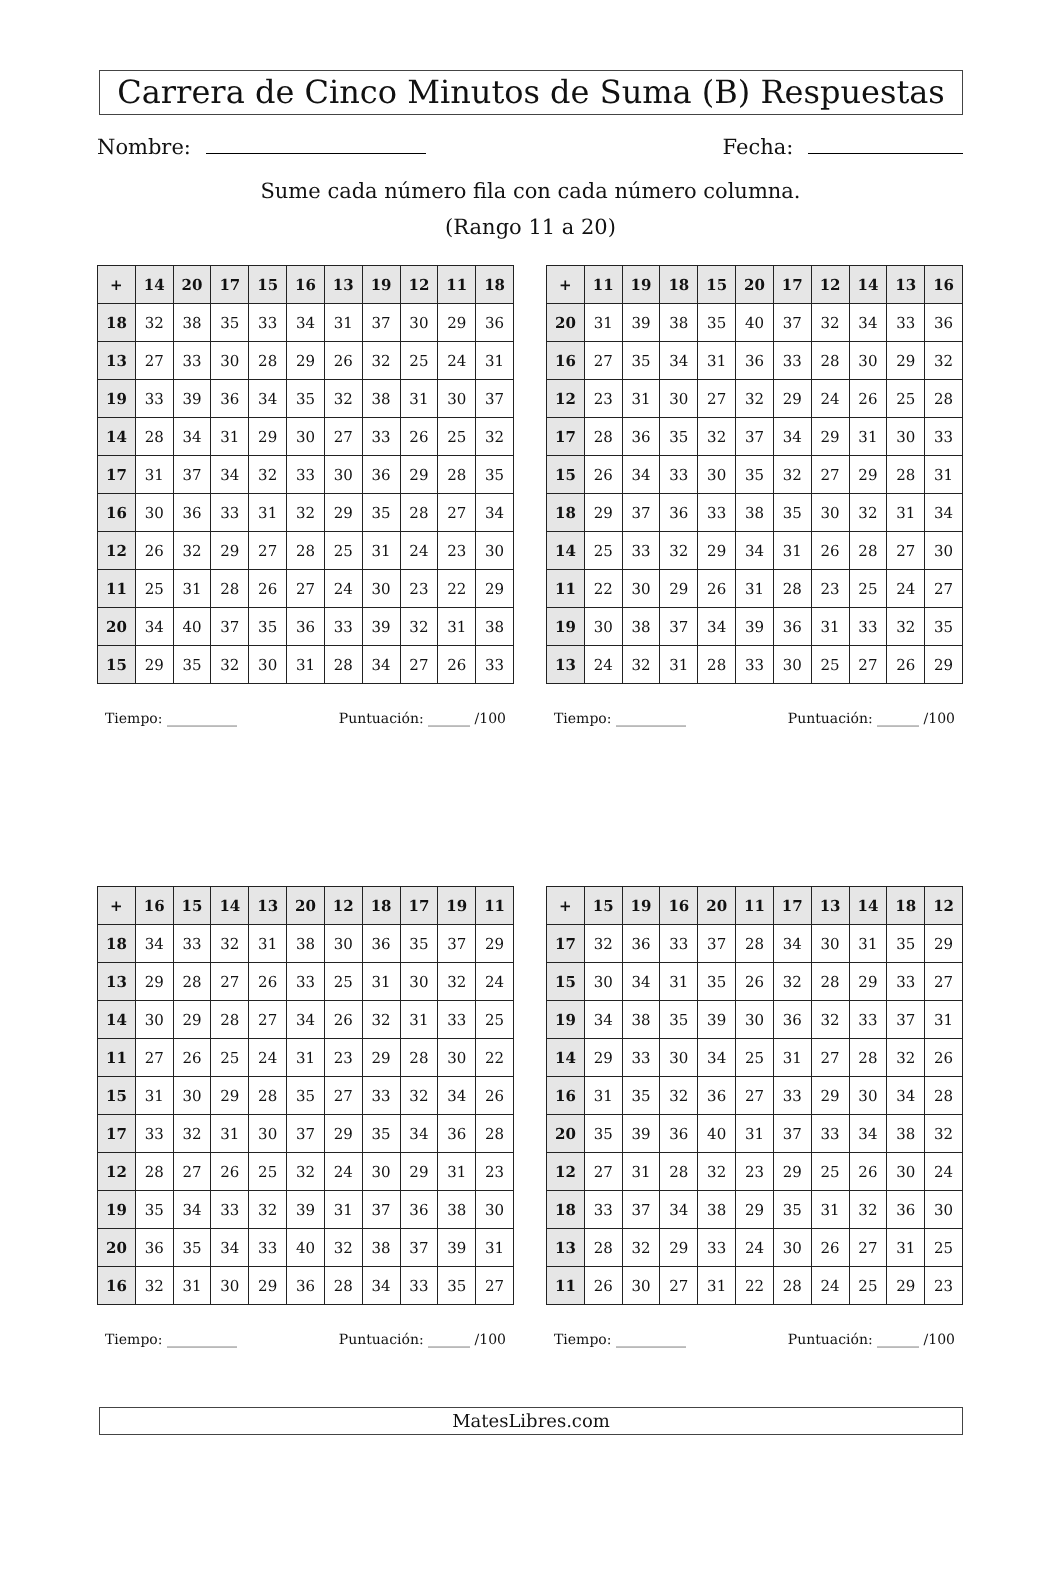Carrera de Cinco Minutos de Suma (B) Respuestas
Nombre: Fecha:
Sume cada número fila con cada número columna.
(Rango 11 a 20)
| + | 14 | 20 | 17 | 15 | 16 | 13 | 19 | 12 | 11 | 18 |
| --- | --- | --- | --- | --- | --- | --- | --- | --- | --- | --- |
| 18 | 32 | 38 | 35 | 33 | 34 | 31 | 37 | 30 | 29 | 36 |
| 13 | 27 | 33 | 30 | 28 | 29 | 26 | 32 | 25 | 24 | 31 |
| 19 | 33 | 39 | 36 | 34 | 35 | 32 | 38 | 31 | 30 | 37 |
| 14 | 28 | 34 | 31 | 29 | 30 | 27 | 33 | 26 | 25 | 32 |
| 17 | 31 | 37 | 34 | 32 | 33 | 30 | 36 | 29 | 28 | 35 |
| 16 | 30 | 36 | 33 | 31 | 32 | 29 | 35 | 28 | 27 | 34 |
| 12 | 26 | 32 | 29 | 27 | 28 | 25 | 31 | 24 | 23 | 30 |
| 11 | 25 | 31 | 28 | 26 | 27 | 24 | 30 | 23 | 22 | 29 |
| 20 | 34 | 40 | 37 | 35 | 36 | 33 | 39 | 32 | 31 | 38 |
| 15 | 29 | 35 | 32 | 30 | 31 | 28 | 34 | 27 | 26 | 33 |
Tiempo: __________ Puntuación: ______ /100
| + | 11 | 19 | 18 | 15 | 20 | 17 | 12 | 14 | 13 | 16 |
| --- | --- | --- | --- | --- | --- | --- | --- | --- | --- | --- |
| 20 | 31 | 39 | 38 | 35 | 40 | 37 | 32 | 34 | 33 | 36 |
| 16 | 27 | 35 | 34 | 31 | 36 | 33 | 28 | 30 | 29 | 32 |
| 12 | 23 | 31 | 30 | 27 | 32 | 29 | 24 | 26 | 25 | 28 |
| 17 | 28 | 36 | 35 | 32 | 37 | 34 | 29 | 31 | 30 | 33 |
| 15 | 26 | 34 | 33 | 30 | 35 | 32 | 27 | 29 | 28 | 31 |
| 18 | 29 | 37 | 36 | 33 | 38 | 35 | 30 | 32 | 31 | 34 |
| 14 | 25 | 33 | 32 | 29 | 34 | 31 | 26 | 28 | 27 | 30 |
| 11 | 22 | 30 | 29 | 26 | 31 | 28 | 23 | 25 | 24 | 27 |
| 19 | 30 | 38 | 37 | 34 | 39 | 36 | 31 | 33 | 32 | 35 |
| 13 | 24 | 32 | 31 | 28 | 33 | 30 | 25 | 27 | 26 | 29 |
Tiempo: __________ Puntuación: ______ /100
| + | 16 | 15 | 14 | 13 | 20 | 12 | 18 | 17 | 19 | 11 |
| --- | --- | --- | --- | --- | --- | --- | --- | --- | --- | --- |
| 18 | 34 | 33 | 32 | 31 | 38 | 30 | 36 | 35 | 37 | 29 |
| 13 | 29 | 28 | 27 | 26 | 33 | 25 | 31 | 30 | 32 | 24 |
| 14 | 30 | 29 | 28 | 27 | 34 | 26 | 32 | 31 | 33 | 25 |
| 11 | 27 | 26 | 25 | 24 | 31 | 23 | 29 | 28 | 30 | 22 |
| 15 | 31 | 30 | 29 | 28 | 35 | 27 | 33 | 32 | 34 | 26 |
| 17 | 33 | 32 | 31 | 30 | 37 | 29 | 35 | 34 | 36 | 28 |
| 12 | 28 | 27 | 26 | 25 | 32 | 24 | 30 | 29 | 31 | 23 |
| 19 | 35 | 34 | 33 | 32 | 39 | 31 | 37 | 36 | 38 | 30 |
| 20 | 36 | 35 | 34 | 33 | 40 | 32 | 38 | 37 | 39 | 31 |
| 16 | 32 | 31 | 30 | 29 | 36 | 28 | 34 | 33 | 35 | 27 |
Tiempo: __________ Puntuación: ______ /100
| + | 15 | 19 | 16 | 20 | 11 | 17 | 13 | 14 | 18 | 12 |
| --- | --- | --- | --- | --- | --- | --- | --- | --- | --- | --- |
| 17 | 32 | 36 | 33 | 37 | 28 | 34 | 30 | 31 | 35 | 29 |
| 15 | 30 | 34 | 31 | 35 | 26 | 32 | 28 | 29 | 33 | 27 |
| 19 | 34 | 38 | 35 | 39 | 30 | 36 | 32 | 33 | 37 | 31 |
| 14 | 29 | 33 | 30 | 34 | 25 | 31 | 27 | 28 | 32 | 26 |
| 16 | 31 | 35 | 32 | 36 | 27 | 33 | 29 | 30 | 34 | 28 |
| 20 | 35 | 39 | 36 | 40 | 31 | 37 | 33 | 34 | 38 | 32 |
| 12 | 27 | 31 | 28 | 32 | 23 | 29 | 25 | 26 | 30 | 24 |
| 18 | 33 | 37 | 34 | 38 | 29 | 35 | 31 | 32 | 36 | 30 |
| 13 | 28 | 32 | 29 | 33 | 24 | 30 | 26 | 27 | 31 | 25 |
| 11 | 26 | 30 | 27 | 31 | 22 | 28 | 24 | 25 | 29 | 23 |
Tiempo: __________ Puntuación: ______ /100
MatesLibres.com